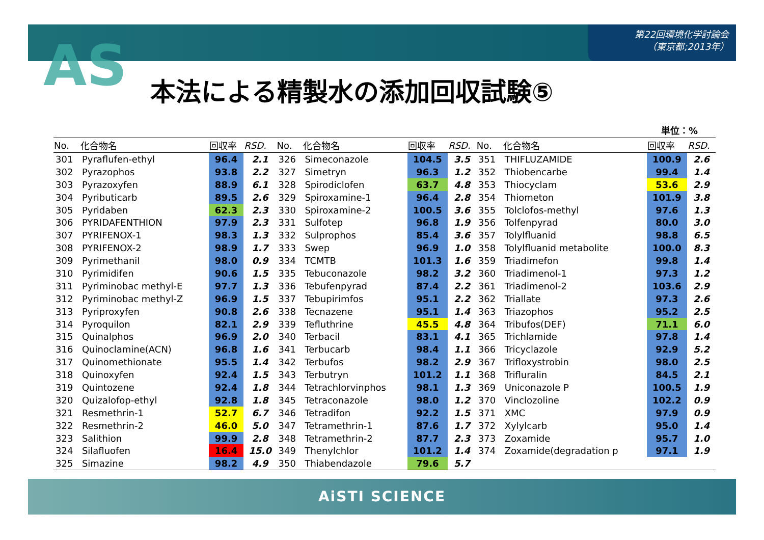第22回環境化学討論会
（東京都;2013年）
AS 本法による精製水の添加回収試験⑤
単位：%
| No. | 化合物名 | 回収率 | RSD. | No. | 化合物名 | 回収率 | RSD. | No. | 化合物名 | 回収率 | RSD. |
| --- | --- | --- | --- | --- | --- | --- | --- | --- | --- | --- | --- |
| 301 | Pyraflufen-ethyl | 96.4 | 2.1 | 326 | Simeconazole | 104.5 | 3.5 | 351 | THIFLUZAMIDE | 100.9 | 2.6 |
| 302 | Pyrazophos | 93.8 | 2.2 | 327 | Simetryn | 96.3 | 1.2 | 352 | Thiobencarbe | 99.4 | 1.4 |
| 303 | Pyrazoxyfen | 88.9 | 6.1 | 328 | Spirodiclofen | 63.7 | 4.8 | 353 | Thiocyclam | 53.6 | 2.9 |
| 304 | Pyributicarb | 89.5 | 2.6 | 329 | Spiroxamine-1 | 96.4 | 2.8 | 354 | Thiometon | 101.9 | 3.8 |
| 305 | Pyridaben | 62.3 | 2.3 | 330 | Spiroxamine-2 | 100.5 | 3.6 | 355 | Tolclofos-methyl | 97.6 | 1.3 |
| 306 | PYRIDAFENTHION | 97.9 | 2.3 | 331 | Sulfotep | 96.8 | 1.9 | 356 | Tolfenpyrad | 80.0 | 3.0 |
| 307 | PYRIFENOX-1 | 98.3 | 1.3 | 332 | Sulprophos | 85.4 | 3.6 | 357 | Tolylfluanid | 98.8 | 6.5 |
| 308 | PYRIFENOX-2 | 98.9 | 1.7 | 333 | Swep | 96.9 | 1.0 | 358 | Tolylfluanid metabolite | 100.0 | 8.3 |
| 309 | Pyrimethanil | 98.0 | 0.9 | 334 | TCMTB | 101.3 | 1.6 | 359 | Triadimefon | 99.8 | 1.4 |
| 310 | Pyrimidifen | 90.6 | 1.5 | 335 | Tebuconazole | 98.2 | 3.2 | 360 | Triadimenol-1 | 97.3 | 1.2 |
| 311 | Pyriminobac methyl-E | 97.7 | 1.3 | 336 | Tebufenpyrad | 87.4 | 2.2 | 361 | Triadimenol-2 | 103.6 | 2.9 |
| 312 | Pyriminobac methyl-Z | 96.9 | 1.5 | 337 | Tebupirimfos | 95.1 | 2.2 | 362 | Triallate | 97.3 | 2.6 |
| 313 | Pyriproxyfen | 90.8 | 2.6 | 338 | Tecnazene | 95.1 | 1.4 | 363 | Triazophos | 95.2 | 2.5 |
| 314 | Pyroquilon | 82.1 | 2.9 | 339 | Tefluthrine | 45.5 | 4.8 | 364 | Tribufos(DEF) | 71.1 | 6.0 |
| 315 | Quinalphos | 96.9 | 2.0 | 340 | Terbacil | 83.1 | 4.1 | 365 | Trichlamide | 97.8 | 1.4 |
| 316 | Quinoclamine(ACN) | 96.8 | 1.6 | 341 | Terbucarb | 98.4 | 1.1 | 366 | Tricyclazole | 92.9 | 5.2 |
| 317 | Quinomethionate | 95.5 | 1.4 | 342 | Terbufos | 98.2 | 2.9 | 367 | Trifloxystrobin | 98.0 | 2.5 |
| 318 | Quinoxyfen | 92.4 | 1.5 | 343 | Terbutryn | 101.2 | 1.1 | 368 | Trifluralin | 84.5 | 2.1 |
| 319 | Quintozene | 92.4 | 1.8 | 344 | Tetrachlorvinphos | 98.1 | 1.3 | 369 | Uniconazole P | 100.5 | 1.9 |
| 320 | Quizalofop-ethyl | 92.8 | 1.8 | 345 | Tetraconazole | 98.0 | 1.2 | 370 | Vinclozoline | 102.2 | 0.9 |
| 321 | Resmethrin-1 | 52.7 | 6.7 | 346 | Tetradifon | 92.2 | 1.5 | 371 | XMC | 97.9 | 0.9 |
| 322 | Resmethrin-2 | 46.0 | 5.0 | 347 | Tetramethrin-1 | 87.6 | 1.7 | 372 | Xylylcarb | 95.0 | 1.4 |
| 323 | Salithion | 99.9 | 2.8 | 348 | Tetramethrin-2 | 87.7 | 2.3 | 373 | Zoxamide | 95.7 | 1.0 |
| 324 | Silafluofen | 16.4 | 15.0 | 349 | Thenylchlor | 101.2 | 1.4 | 374 | Zoxamide(degradation p | 97.1 | 1.9 |
| 325 | Simazine | 98.2 | 4.9 | 350 | Thiabendazole | 79.6 | 5.7 | | | | |
AiSTI SCIENCE